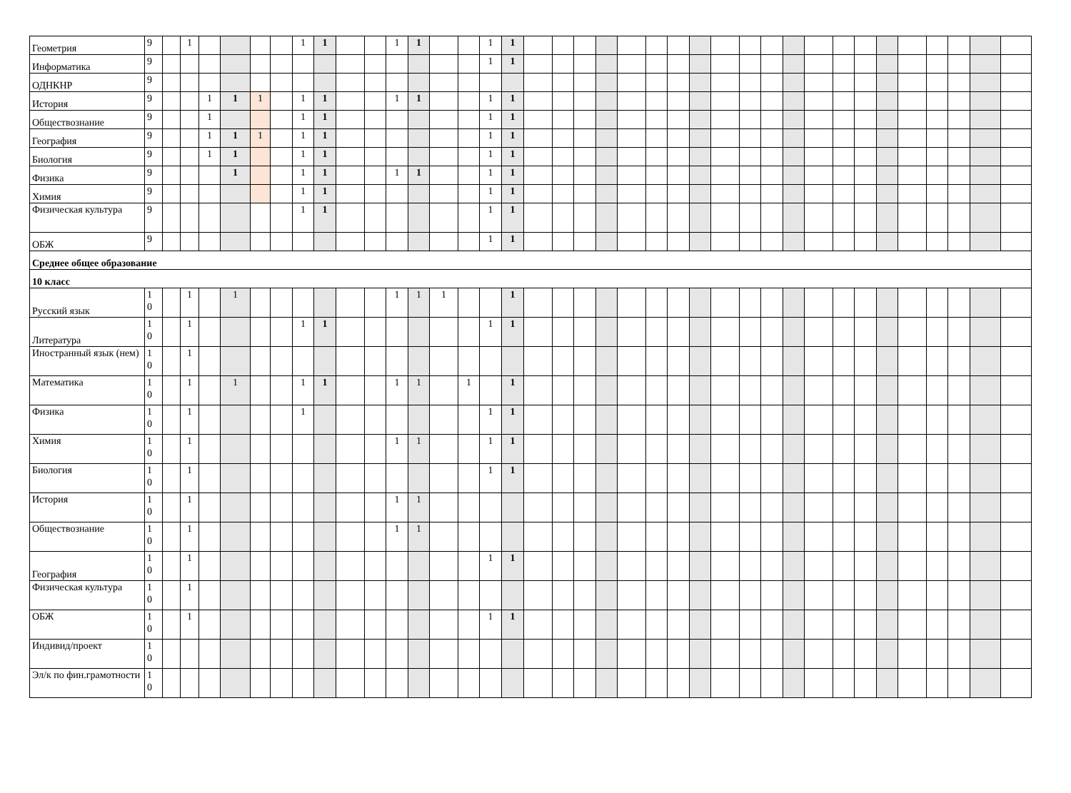| Геометрия | 9 | | 1 | | | | | 1 | 1 | | | 1 | 1 | | | 1 | 1 | | | | | | | | | | | | | | | | | | | | | |
| Информатика | 9 | | | | | | | | | | | | | | | 1 | 1 | | | | | | | | | | | | | | | | | | | | | |
| ОДНКНР | 9 | | | | | | | | | | | | | | | | | | | | | | | | | | | | | | | | | | | | | |
| История | 9 | | | 1 | 1 | 1 | | 1 | 1 | | | 1 | 1 | | | 1 | 1 | | | | | | | | | | | | | | | | | | | | | |
| Обществознание | 9 | | | 1 | | | | 1 | 1 | | | | | | | 1 | 1 | | | | | | | | | | | | | | | | | | | | | |
| География | 9 | | | 1 | 1 | 1 | | 1 | 1 | | | | | | | 1 | 1 | | | | | | | | | | | | | | | | | | | | | |
| Биология | 9 | | | 1 | 1 | | | 1 | 1 | | | | | | | 1 | 1 | | | | | | | | | | | | | | | | | | | | | |
| Физика | 9 | | | | 1 | | | 1 | 1 | | | 1 | 1 | | | 1 | 1 | | | | | | | | | | | | | | | | | | | | | |
| Химия | 9 | | | | | | | 1 | 1 | | | | | | | 1 | 1 | | | | | | | | | | | | | | | | | | | | | |
| Физическая культура | 9 | | | | | | | 1 | 1 | | | | | | | 1 | 1 | | | | | | | | | | | | | | | | | | | | | |
| ОБЖ | 9 | | | | | | | | | | | | | | | 1 | 1 | | | | | | | | | | | | | | | | | | | | | |
| Среднее общее образование | | | | | | | | | | | | | | | | | | | | | | | | | | | | | | | | | | | | | | |
| 10 класс | | | | | | | | | | | | | | | | | | | | | | | | | | | | | | | | | | | | | | |
| Русский язык | 1 0 | | 1 | | 1 | | | | | | | 1 | 1 | 1 | | | 1 | | | | | | | | | | | | | | | | | | | | | |
| Литература | 1 0 | | 1 | | | | | 1 | 1 | | | | | | | 1 | 1 | | | | | | | | | | | | | | | | | | | | | |
| Иностранный язык (нем) | 1 0 | | 1 | | | | | | | | | | | | | | | | | | | | | | | | | | | | | | | | | | | |
| Математика | 1 0 | | 1 | | 1 | | | 1 | 1 | | | 1 | 1 | | 1 | | 1 | | | | | | | | | | | | | | | | | | | | | |
| Физика | 1 0 | | 1 | | | | | 1 | | | | | | | | 1 | 1 | | | | | | | | | | | | | | | | | | | | | |
| Химия | 1 0 | | 1 | | | | | | | | | 1 | 1 | | | 1 | 1 | | | | | | | | | | | | | | | | | | | | | |
| Биология | 1 0 | | 1 | | | | | | | | | | | | | 1 | 1 | | | | | | | | | | | | | | | | | | | | | |
| История | 1 0 | | 1 | | | | | | | | | 1 | 1 | | | | | | | | | | | | | | | | | | | | | | | | | |
| Обществознание | 1 0 | | 1 | | | | | | | | | 1 | 1 | | | | | | | | | | | | | | | | | | | | | | | | | |
| География | 1 0 | | 1 | | | | | | | | | | | | | 1 | 1 | | | | | | | | | | | | | | | | | | | | | |
| Физическая культура | 1 0 | | 1 | | | | | | | | | | | | | | | | | | | | | | | | | | | | | | | | | | | |
| ОБЖ | 1 0 | | 1 | | | | | | | | | | | | | 1 | 1 | | | | | | | | | | | | | | | | | | | | | |
| Индивид/проект | 1 0 | | | | | | | | | | | | | | | | | | | | | | | | | | | | | | | | | | | | | |
| Эл/к по фин.грамотности | 1 0 | | | | | | | | | | | | | | | | | | | | | | | | | | | | | | | | | | | | | |